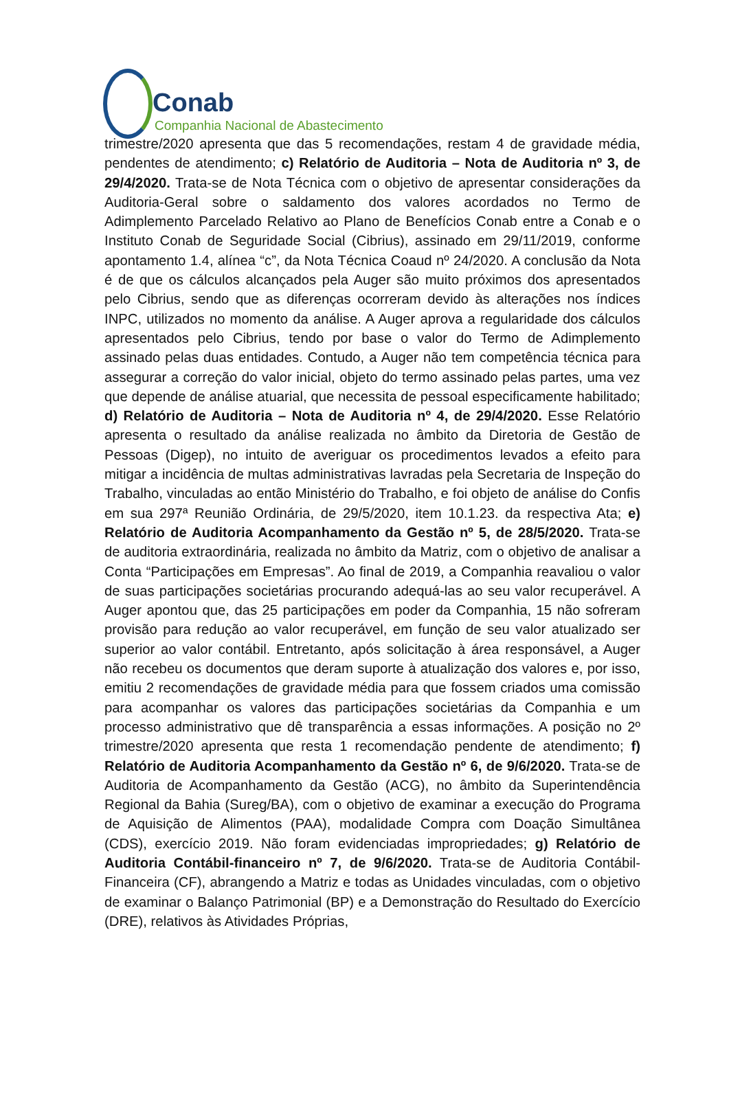Conab
Companhia Nacional de Abastecimento
trimestre/2020 apresenta que das 5 recomendações, restam 4 de gravidade média, pendentes de atendimento; c) Relatório de Auditoria – Nota de Auditoria nº 3, de 29/4/2020. Trata-se de Nota Técnica com o objetivo de apresentar considerações da Auditoria-Geral sobre o saldamento dos valores acordados no Termo de Adimplemento Parcelado Relativo ao Plano de Benefícios Conab entre a Conab e o Instituto Conab de Seguridade Social (Cibrius), assinado em 29/11/2019, conforme apontamento 1.4, alínea “c”, da Nota Técnica Coaud nº 24/2020. A conclusão da Nota é de que os cálculos alcançados pela Auger são muito próximos dos apresentados pelo Cibrius, sendo que as diferenças ocorreram devido às alterações nos índices INPC, utilizados no momento da análise. A Auger aprova a regularidade dos cálculos apresentados pelo Cibrius, tendo por base o valor do Termo de Adimplemento assinado pelas duas entidades. Contudo, a Auger não tem competência técnica para assegurar a correção do valor inicial, objeto do termo assinado pelas partes, uma vez que depende de análise atuarial, que necessita de pessoal especificamente habilitado; d) Relatório de Auditoria – Nota de Auditoria nº 4, de 29/4/2020. Esse Relatório apresenta o resultado da análise realizada no âmbito da Diretoria de Gestão de Pessoas (Digep), no intuito de averiguar os procedimentos levados a efeito para mitigar a incidência de multas administrativas lavradas pela Secretaria de Inspeção do Trabalho, vinculadas ao então Ministério do Trabalho, e foi objeto de análise do Confis em sua 297ª Reunião Ordinária, de 29/5/2020, item 10.1.23. da respectiva Ata; e) Relatório de Auditoria Acompanhamento da Gestão nº 5, de 28/5/2020. Trata-se de auditoria extraordinária, realizada no âmbito da Matriz, com o objetivo de analisar a Conta “Participações em Empresas”. Ao final de 2019, a Companhia reavaliou o valor de suas participações societárias procurando adequá-las ao seu valor recuperável. A Auger apontou que, das 25 participações em poder da Companhia, 15 não sofreram provisão para redução ao valor recuperável, em função de seu valor atualizado ser superior ao valor contábil. Entretanto, após solicitação à área responsável, a Auger não recebeu os documentos que deram suporte à atualização dos valores e, por isso, emitiu 2 recomendações de gravidade média para que fossem criados uma comissão para acompanhar os valores das participações societárias da Companhia e um processo administrativo que dê transparência a essas informações. A posição no 2º trimestre/2020 apresenta que resta 1 recomendação pendente de atendimento; f) Relatório de Auditoria Acompanhamento da Gestão nº 6, de 9/6/2020. Trata-se de Auditoria de Acompanhamento da Gestão (ACG), no âmbito da Superintendência Regional da Bahia (Sureg/BA), com o objetivo de examinar a execução do Programa de Aquisição de Alimentos (PAA), modalidade Compra com Doação Simultânea (CDS), exercício 2019. Não foram evidenciadas impropriedades; g) Relatório de Auditoria Contábil-financeiro nº 7, de 9/6/2020. Trata-se de Auditoria Contábil-Financeira (CF), abrangendo a Matriz e todas as Unidades vinculadas, com o objetivo de examinar o Balanço Patrimonial (BP) e a Demonstração do Resultado do Exercício (DRE), relativos às Atividades Próprias,